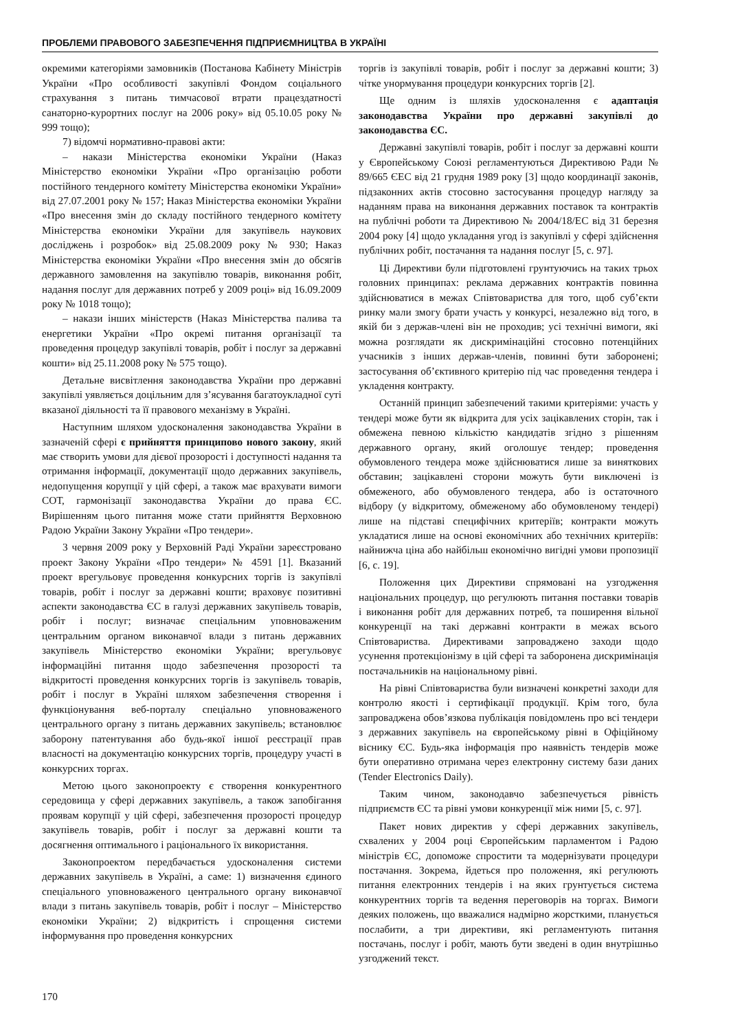ПРОБЛЕМИ ПРАВОВОГО ЗАБЕЗПЕЧЕННЯ ПІДПРИЄМНИЦТВА В УКРАЇНІ
окремими категоріями замовників (Постанова Кабінету Міністрів України «Про особливості закупівлі Фондом соціального страхування з питань тимчасової втрати працездатності санаторно-курортних послуг на 2006 року» від 05.10.05 року № 999 тощо);
7) відомчі нормативно-правові акти:
– накази Міністерства економіки України (Наказ Міністерство економіки України «Про організацію роботи постійного тендерного комітету Міністерства економіки України» від 27.07.2001 року № 157; Наказ Міністерства економіки України «Про внесення змін до складу постійного тендерного комітету Міністерства економіки України для закупівель наукових досліджень і розробок» від 25.08.2009 року № 930; Наказ Міністерства економіки України «Про внесення змін до обсягів державного замовлення на закупівлю товарів, виконання робіт, надання послуг для державних потреб у 2009 році» від 16.09.2009 року № 1018 тощо);
– накази інших міністерств (Наказ Міністерства палива та енергетики України «Про окремі питання організації та проведення процедур закупівлі товарів, робіт і послуг за державні кошти» від 25.11.2008 року № 575 тощо).
Детальне висвітлення законодавства України про державні закупівлі уявляється доцільним для з’ясування багатоукладної суті вказаної діяльності та її правового механізму в Україні.
Наступним шляхом удосконалення законодавства України в зазначеній сфері є прийняття принципово нового закону, який має створить умови для дієвої прозорості і доступності надання та отримання інформації, документації щодо державних закупівель, недопущення корупції у цій сфері, а також має врахувати вимоги СОТ, гармонізації законодавства України до права ЄС. Вирішенням цього питання може стати прийняття Верховною Радою України Закону України «Про тендери».
3 червня 2009 року у Верховній Раді України зареєстровано проект Закону України «Про тендери» № 4591 [1]. Вказаний проект врегульовує проведення конкурсних торгів із закупівлі товарів, робіт і послуг за державні кошти; враховує позитивні аспекти законодавства ЄС в галузі державних закупівель товарів, робіт і послуг; визначає спеціальним уповноваженим центральним органом виконавчої влади з питань державних закупівель Міністерство економіки України; врегульовує інформаційні питання щодо забезпечення прозорості та відкритості проведення конкурсних торгів із закупівель товарів, робіт і послуг в Україні шляхом забезпечення створення і функціонування веб-порталу спеціально уповноваженого центрального органу з питань державних закупівель; встановлює заборону патентування або будь-якої іншої реєстрації прав власності на документацію конкурсних торгів, процедуру участі в конкурсних торгах.
Метою цього законопроекту є створення конкурентного середовища у сфері державних закупівель, а також запобігання проявам корупції у цій сфері, забезпечення прозорості процедур закупівель товарів, робіт і послуг за державні кошти та досягнення оптимального і раціонального їх використання.
Законопроектом передбачається удосконалення системи державних закупівель в Україні, а саме: 1) визначення єдиного спеціального уповноваженого центрального органу виконавчої влади з питань закупівель товарів, робіт і послуг – Міністерство економіки України; 2) відкритість і спрощення системи інформування про проведення конкурсних
торгів із закупівлі товарів, робіт і послуг за державні кошти; 3) чітке унормування процедури конкурсних торгів [2].
Ще одним із шляхів удосконалення є адаптація законодавства України про державні закупівлі до законодавства ЄС.
Державні закупівлі товарів, робіт і послуг за державні кошти у Європейському Союзі регламентуються Директивою Ради № 89/665 ЄЕС від 21 грудня 1989 року [3] щодо координації законів, підзаконних актів стосовно застосування процедур нагляду за наданням права на виконання державних поставок та контрактів на публічні роботи та Директивою № 2004/18/ЕС від 31 березня 2004 року [4] щодо укладання угод із закупівлі у сфері здійснення публічних робіт, постачання та надання послуг [5, с. 97].
Ці Директиви були підготовлені грунтуючись на таких трьох головних принципах: реклама державних контрактів повинна здійснюватися в межах Співтовариства для того, щоб суб’єкти ринку мали змогу брати участь у конкурсі, незалежно від того, в якій би з держав-члені він не проходив; усі технічні вимоги, які можна розглядати як дискримінаційні стосовно потенційних учасників з інших держав-членів, повинні бути заборонені; застосування об’єктивного критерію під час проведення тендера і укладення контракту.
Останній принцип забезпечений такими критеріями: участь у тендері може бути як відкрита для усіх зацікавлених сторін, так і обмежена певною кількістю кандидатів згідно з рішенням державного органу, який оголошує тендер; проведення обумовленого тендера може здійснюватися лише за виняткових обставин; зацікавлені сторони можуть бути виключені із обмеженого, або обумовленого тендера, або із остаточного відбору (у відкритому, обмеженому або обумовленому тендері) лише на підставі специфічних критеріїв; контракти можуть укладатися лише на основі економічних або технічних критеріїв: найнижча ціна або найбільш економічно вигідні умови пропозиції [6, с. 19].
Положення цих Директиви спрямовані на узгодження національних процедур, що регулюють питання поставки товарів і виконання робіт для державних потреб, та поширення вільної конкуренції на такі державні контракти в межах всього Співтовариства. Директивами запроваджено заходи щодо усунення протекціонізму в цій сфері та заборонена дискримінація постачальників на національному рівні.
На рівні Співтовариства були визначені конкретні заходи для контролю якості і сертифікації продукції. Крім того, була запроваджена обов’язкова публікація повідомлень про всі тендери з державних закупівель на європейському рівні в Офіційному віснику ЄС. Будь-яка інформація про наявність тендерів може бути оперативно отримана через електронну систему бази даних (Tender Electronics Daily).
Таким чином, законодавчо забезпечується рівність підприємств ЄС та рівні умови конкуренції між ними [5, с. 97].
Пакет нових директив у сфері державних закупівель, схвалених у 2004 році Європейським парламентом і Радою міністрів ЄС, допоможе спростити та модернізувати процедури постачання. Зокрема, йдеться про положення, які регулюють питання електронних тендерів і на яких грунтується система конкурентних торгів та ведення переговорів на торгах. Вимоги деяких положень, що вважалися надмірно жорсткими, планується послабити, а три директиви, які регламентують питання постачань, послуг і робіт, мають бути зведені в один внутрішньо узгоджений текст.
170